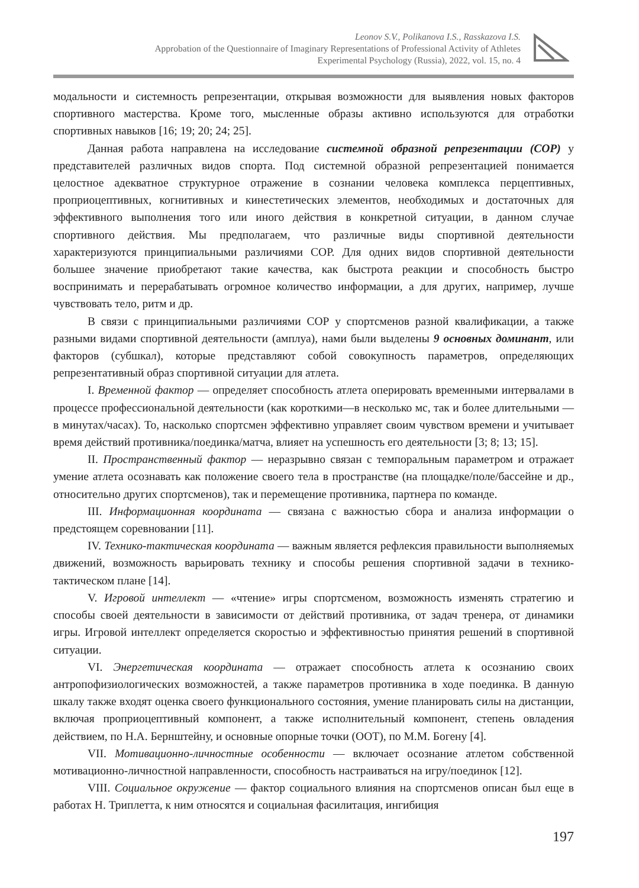Leonov S.V., Polikanova I.S., Rasskazova I.S.
Approbation of the Questionnaire of Imaginary Representations of Professional Activity of Athletes
Experimental Psychology (Russia), 2022, vol. 15, no. 4
модальности и системность репрезентации, открывая возможности для выявления новых факторов спортивного мастерства. Кроме того, мысленные образы активно используются для отработки спортивных навыков [16; 19; 20; 24; 25].
Данная работа направлена на исследование системной образной репрезентации (СОР) у представителей различных видов спорта. Под системной образной репрезентацией понимается целостное адекватное структурное отражение в сознании человека комплекса перцептивных, проприоцептивных, когнитивных и кинестетических элементов, необходимых и достаточных для эффективного выполнения того или иного действия в конкретной ситуации, в данном случае спортивного действия. Мы предполагаем, что различные виды спортивной деятельности характеризуются принципиальными различиями СОР. Для одних видов спортивной деятельности большее значение приобретают такие качества, как быстрота реакции и способность быстро воспринимать и перерабатывать огромное количество информации, а для других, например, лучше чувствовать тело, ритм и др.
В связи с принципиальными различиями СОР у спортсменов разной квалификации, а также разными видами спортивной деятельности (амплуа), нами были выделены 9 основных доминант, или факторов (субшкал), которые представляют собой совокупность параметров, определяющих репрезентативный образ спортивной ситуации для атлета.
I. Временной фактор — определяет способность атлета оперировать временными интервалами в процессе профессиональной деятельности (как короткими—в несколько мс, так и более длительными — в минутах/часах). То, насколько спортсмен эффективно управляет своим чувством времени и учитывает время действий противника/поединка/матча, влияет на успешность его деятельности [3; 8; 13; 15].
II. Пространственный фактор — неразрывно связан с темпоральным параметром и отражает умение атлета осознавать как положение своего тела в пространстве (на площадке/поле/бассейне и др., относительно других спортсменов), так и перемещение противника, партнера по команде.
III. Информационная координата — связана с важностью сбора и анализа информации о предстоящем соревновании [11].
IV. Технико-тактическая координата — важным является рефлексия правильности выполняемых движений, возможность варьировать технику и способы решения спортивной задачи в технико-тактическом плане [14].
V. Игровой интеллект — «чтение» игры спортсменом, возможность изменять стратегию и способы своей деятельности в зависимости от действий противника, от задач тренера, от динамики игры. Игровой интеллект определяется скоростью и эффективностью принятия решений в спортивной ситуации.
VI. Энергетическая координата — отражает способность атлета к осознанию своих антропофизиологических возможностей, а также параметров противника в ходе поединка. В данную шкалу также входят оценка своего функционального состояния, умение планировать силы на дистанции, включая проприоцептивный компонент, а также исполнительный компонент, степень овладения действием, по Н.А. Бернштейну, и основные опорные точки (ООТ), по М.М. Богену [4].
VII. Мотивационно-личностные особенности — включает осознание атлетом собственной мотивационно-личностной направленности, способность настраиваться на игру/поединок [12].
VIII. Социальное окружение — фактор социального влияния на спортсменов описан был еще в работах Н. Триплетта, к ним относятся и социальная фасилитация, ингибиция
197